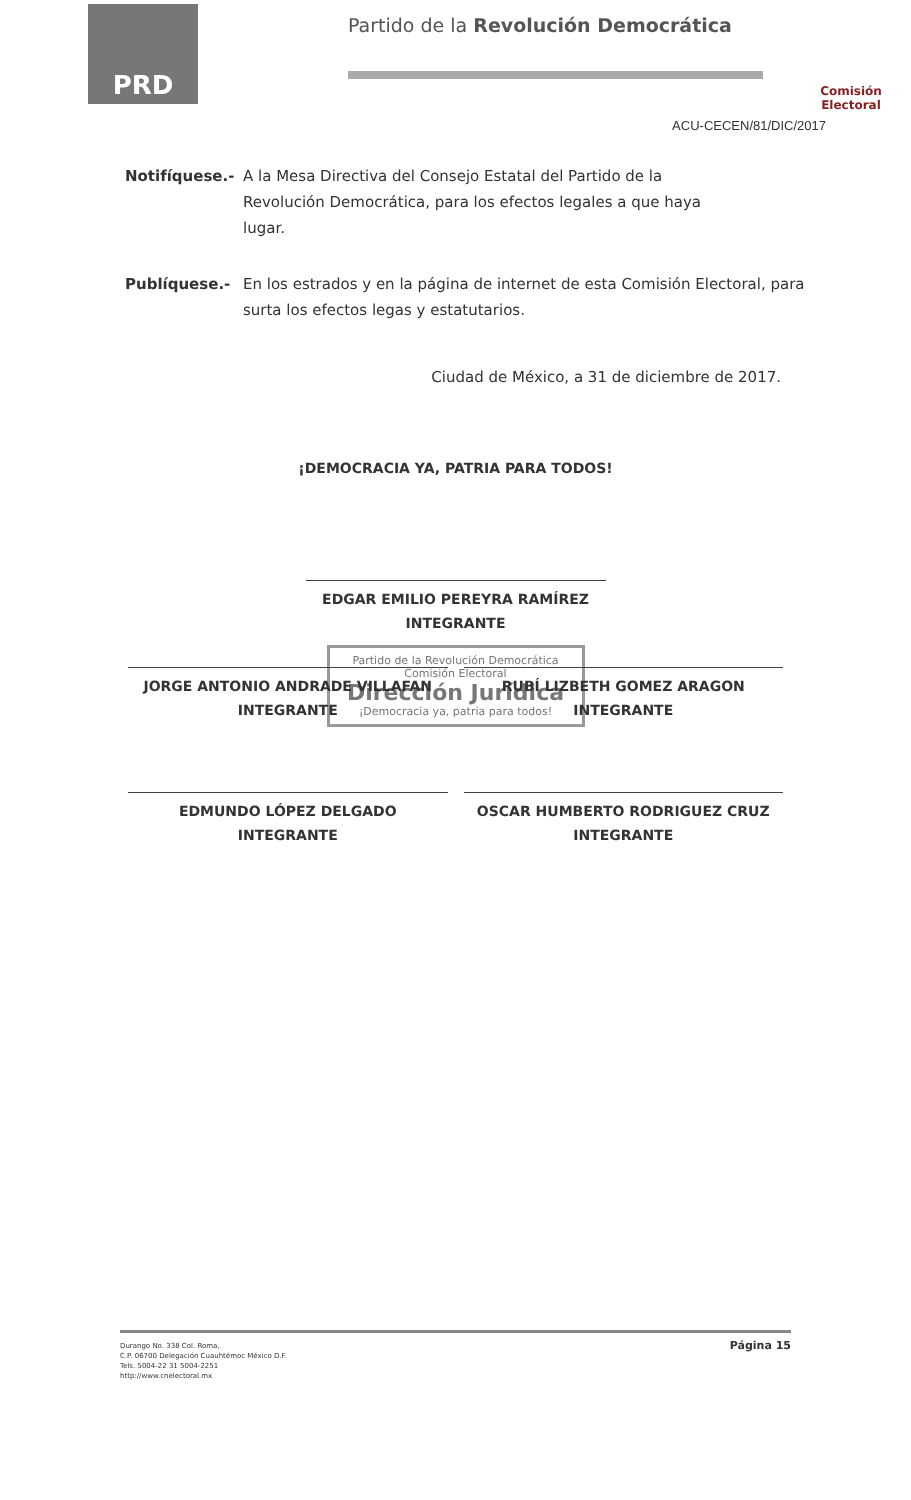PRD
Partido de la Revolución Democrática
Comisión Electoral
ACU-CECEN/81/DIC/2017
Notifíquese.- A la Mesa Directiva del Consejo Estatal del Partido de la Revolución Democrática, para los efectos legales a que haya lugar.
Publíquese.- En los estrados y en la página de internet de esta Comisión Electoral, para surta los efectos legas y estatutarios.
Ciudad de México, a 31 de diciembre de 2017.
¡DEMOCRACIA YA, PATRIA PARA TODOS!
EDGAR EMILIO PEREYRA RAMÍREZ
INTEGRANTE
Partido de la Revolución Democrática
Comisión Electoral
Dirección Jurídica
¡Democracia ya, patria para todos!
JORGE ANTONIO ANDRADE VILLAFAN
INTEGRANTE
RUBÍ LIZBETH GOMEZ ARAGON
INTEGRANTE
EDMUNDO LÓPEZ DELGADO
INTEGRANTE
OSCAR HUMBERTO RODRIGUEZ CRUZ
INTEGRANTE
Durango No. 338 Col. Roma,
C.P. 06700 Delegación Cuauhtémoc México D.F.
Tels. 5004-22 31 5004-2251
http://www.cnelectoral.mx
Página 15